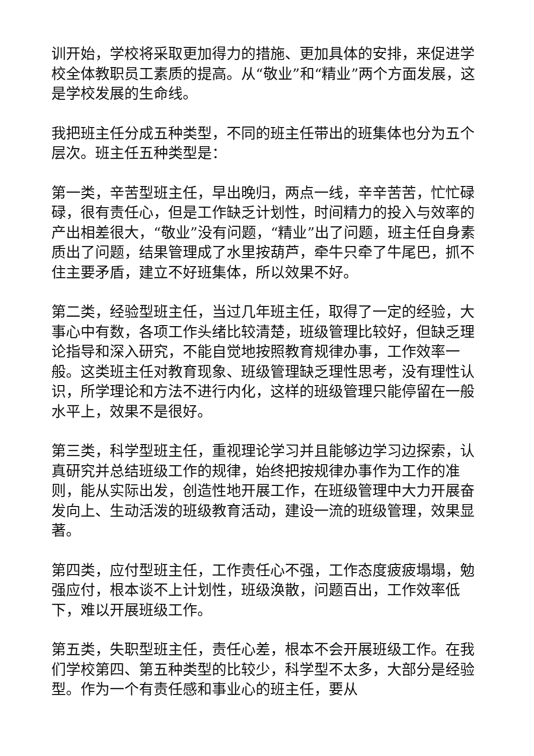训开始，学校将采取更加得力的措施、更加具体的安排，来促进学校全体教职员工素质的提高。从“敬业”和“精业”两个方面发展，这是学校发展的生命线。
我把班主任分成五种类型，不同的班主任带出的班集体也分为五个层次。班主任五种类型是：
第一类，辛苦型班主任，早出晚归，两点一线，辛辛苦苦，忙忙碌碌，很有责任心，但是工作缺乏计划性，时间精力的投入与效率的产出相差很大，“敬业”没有问题，“精业”出了问题，班主任自身素质出了问题，结果管理成了水里按葫芦，牵牛只牵了牛尾巴，抓不住主要矛盾，建立不好班集体，所以效果不好。
第二类，经验型班主任，当过几年班主任，取得了一定的经验，大事心中有数，各项工作头绪比较清楚，班级管理比较好，但缺乏理论指导和深入研究，不能自觉地按照教育规律办事，工作效率一般。这类班主任对教育现象、班级管理缺乏理性思考，没有理性认识，所学理论和方法不进行内化，这样的班级管理只能停留在一般水平上，效果不是很好。
第三类，科学型班主任，重视理论学习并且能够边学习边探索，认真研究并总结班级工作的规律，始终把按规律办事作为工作的准则，能从实际出发，创造性地开展工作，在班级管理中大力开展奋发向上、生动活泼的班级教育活动，建设一流的班级管理，效果显著。
第四类，应付型班主任，工作责任心不强，工作态度疲疲塌塌，勉强应付，根本谈不上计划性，班级涣散，问题百出，工作效率低下，难以开展班级工作。
第五类，失职型班主任，责任心差，根本不会开展班级工作。在我们学校第四、第五种类型的比较少，科学型不太多，大部分是经验型。作为一个有责任感和事业心的班主任，要从